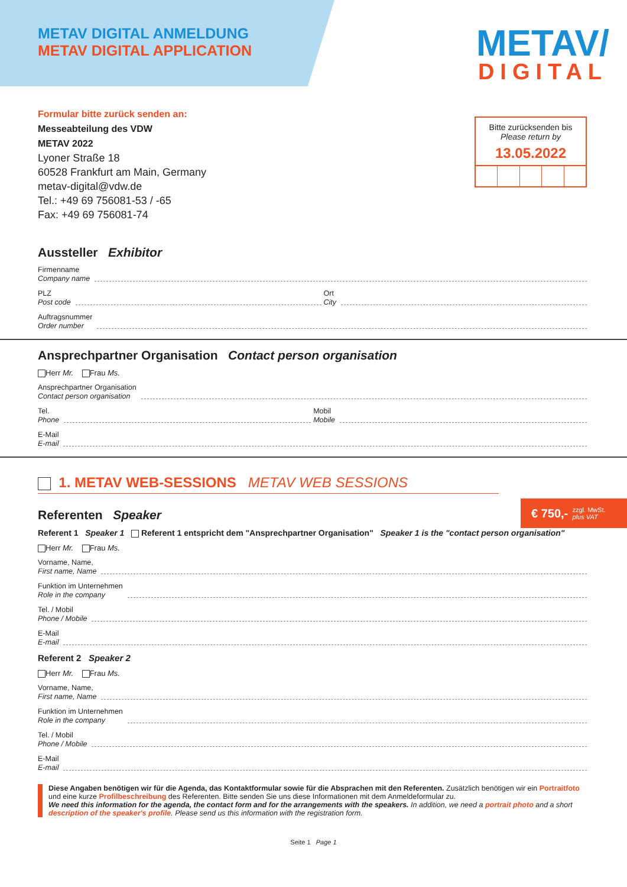METAV/
DIGITAL
METAV DIGITAL ANMELDUNG
METAV DIGITAL APPLICATION
Formular bitte zurück senden an:
Messeabteilung des VDW
METAV 2022
Lyoner Straße 18
60528 Frankfurt am Main, Germany
metav-digital@vdw.de
Tel.: +49 69 756081-53 / -65
Fax: +49 69 756081-74
Bitte zurücksenden bis
Please return by
13.05.2022
Aussteller Exhibitor
Firmenname
Company name
PLZ
Post code Ort
City
Auftragsnummer
Order number
Ansprechpartner Organisation Contact person organisation
Herr Mr. Frau Ms.
Ansprechpartner Organisation
Contact person organisation
Tel.
Phone Mobil
Mobile
E-Mail
E-mail
€ 750,- zzgl. MwSt.
plus VAT
1. METAV WEB-SESSIONS METAV WEB SESSIONS
Referenten Speaker
Referent 1 Speaker 1 Referent 1 entspricht dem "Ansprechpartner Organisation" Speaker 1 is the "contact person organisation"
Herr Mr. Frau Ms.
Vorname, Name,
First name, Name
Funktion im Unternehmen
Role in the company
Tel. / Mobil
Phone / Mobile
E-Mail
E-mail
Referent 2 Speaker 2
Herr Mr. Frau Ms.
Vorname, Name,
First name, Name
Funktion im Unternehmen
Role in the company
Tel. / Mobil
Phone / Mobile
E-Mail
E-mail
Diese Angaben benötigen wir für die Agenda, das Kontaktformular sowie für die Absprachen mit den Referenten. Zusätzlich benötigen wir ein Portraitfoto und eine kurze Profilbeschreibung des Referenten. Bitte senden Sie uns diese Informationen mit dem Anmeldeformular zu.
We need this information for the agenda, the contact form and for the arrangements with the speakers. In addition, we need a portrait photo and a short description of the speaker's profile. Please send us this information with the registration form.
Seite 1 Page 1